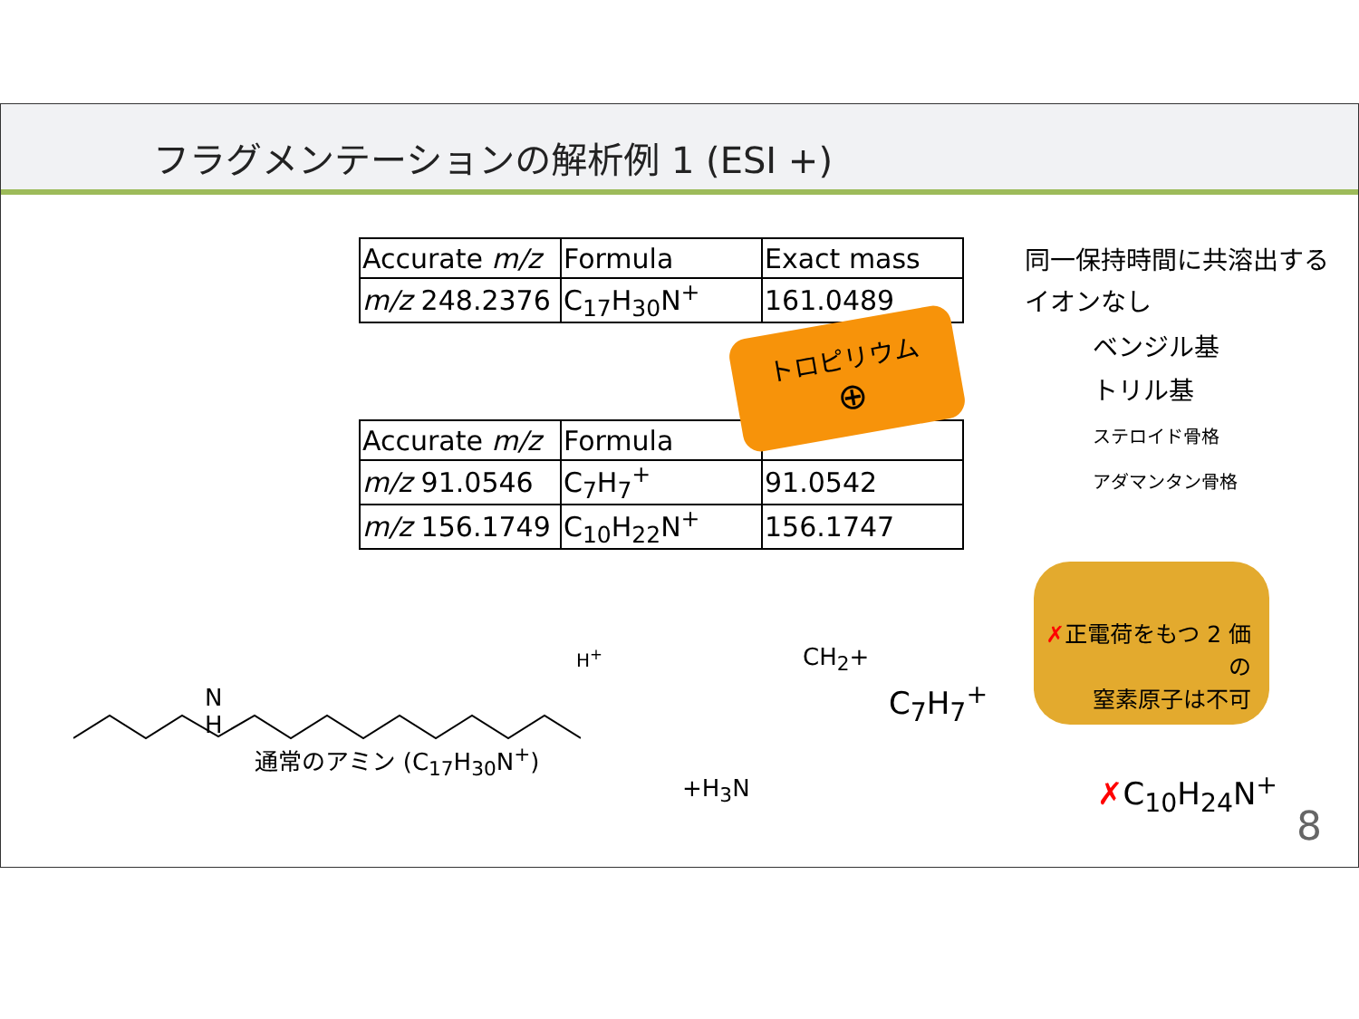フラグメンテーションの解析例 1 (ESI +)
| Accurate m/z | Formula | Exact mass |
| m/z 248.2376 | C<sub>17</sub>H<sub>30</sub>N<sup>+</sup> | 161.0489 |
| Accurate m/z | Formula | |
| m/z 91.0546 | C<sub>7</sub>H<sub>7</sub><sup>+</sup> | 91.0542 |
| m/z 156.1749 | C<sub>10</sub>H<sub>22</sub>N<sup>+</sup> | 156.1747 |
トロピリウム
⊕
同一保持時間に共溶出する
イオンなし
ベンジル基
トリル基
ステロイド骨格
アダマンタン骨格
✗正電荷をもつ 2 価の
窒素原子は不可
N
H
H<sup>+</sup>
通常のアミン (C<sub>17</sub>H<sub>30</sub>N<sup>+</sup>)
CH<sub>2</sub>+
C<sub>7</sub>H<sub>7</sub><sup>+</sup>
+H<sub>3</sub>N ✗C<sub>10</sub>H<sub>24</sub>N<sup>+</sup>
8